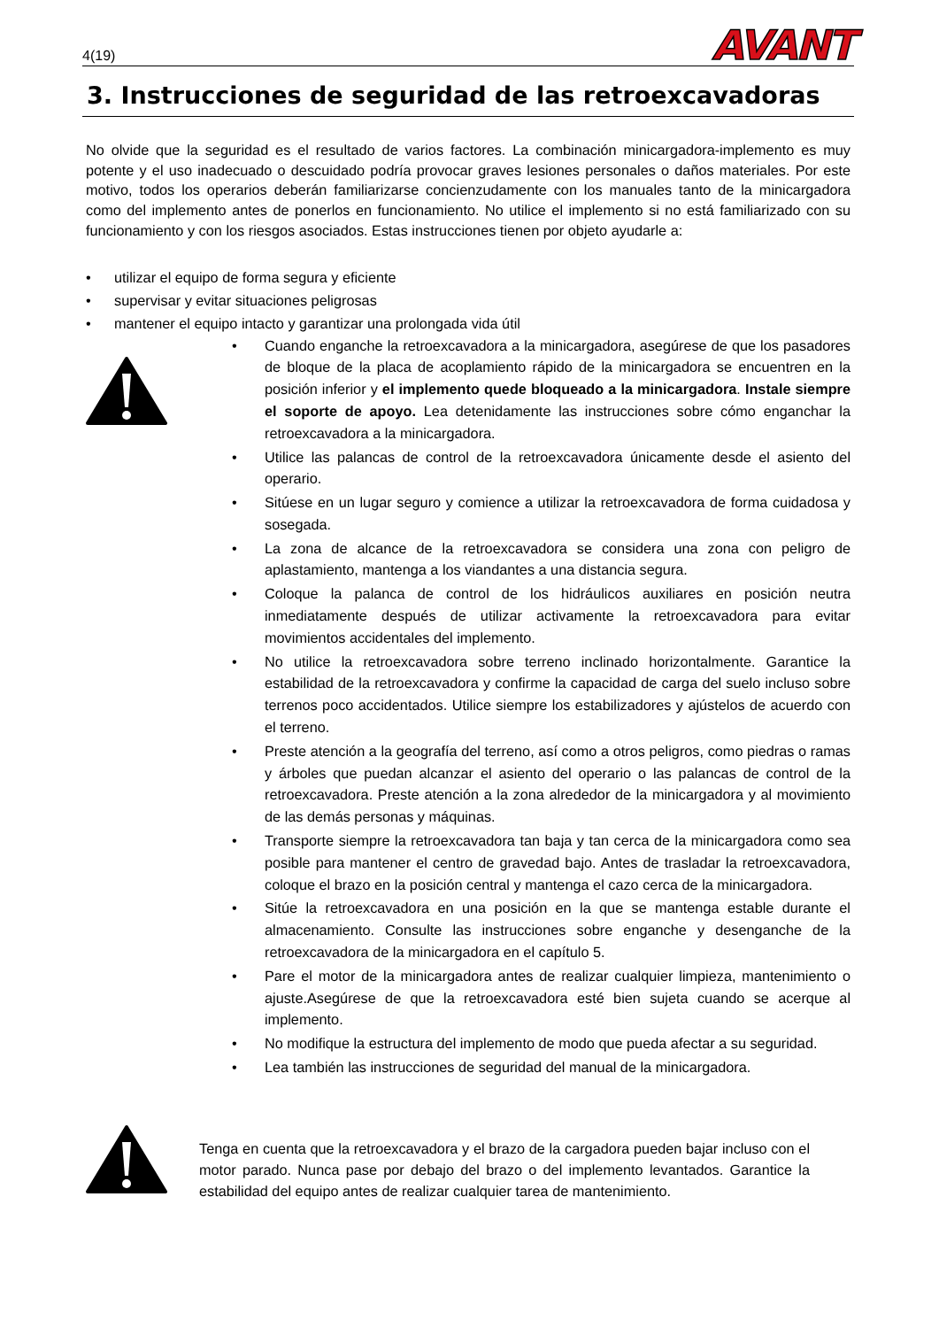4(19) AVANT
3. Instrucciones de seguridad de las retroexcavadoras
No olvide que la seguridad es el resultado de varios factores. La combinación minicargadora-implemento es muy potente y el uso inadecuado o descuidado podría provocar graves lesiones personales o daños materiales. Por este motivo, todos los operarios deberán familiarizarse concienzudamente con los manuales tanto de la minicargadora como del implemento antes de ponerlos en funcionamiento. No utilice el implemento si no está familiarizado con su funcionamiento y con los riesgos asociados. Estas instrucciones tienen por objeto ayudarle a:
• utilizar el equipo de forma segura y eficiente
• supervisar y evitar situaciones peligrosas
• mantener el equipo intacto y garantizar una prolongada vida útil
• Cuando enganche la retroexcavadora a la minicargadora, asegúrese de que los pasadores de bloque de la placa de acoplamiento rápido de la minicargadora se encuentren en la posición inferior y el implemento quede bloqueado a la minicargadora. Instale siempre el soporte de apoyo. Lea detenidamente las instrucciones sobre cómo enganchar la retroexcavadora a la minicargadora.
• Utilice las palancas de control de la retroexcavadora únicamente desde el asiento del operario.
• Sitúese en un lugar seguro y comience a utilizar la retroexcavadora de forma cuidadosa y sosegada.
• La zona de alcance de la retroexcavadora se considera una zona con peligro de aplastamiento, mantenga a los viandantes a una distancia segura.
• Coloque la palanca de control de los hidráulicos auxiliares en posición neutra inmediatamente después de utilizar activamente la retroexcavadora para evitar movimientos accidentales del implemento.
• No utilice la retroexcavadora sobre terreno inclinado horizontalmente. Garantice la estabilidad de la retroexcavadora y confirme la capacidad de carga del suelo incluso sobre terrenos poco accidentados. Utilice siempre los estabilizadores y ajústelos de acuerdo con el terreno.
• Preste atención a la geografía del terreno, así como a otros peligros, como piedras o ramas y árboles que puedan alcanzar el asiento del operario o las palancas de control de la retroexcavadora. Preste atención a la zona alrededor de la minicargadora y al movimiento de las demás personas y máquinas.
• Transporte siempre la retroexcavadora tan baja y tan cerca de la minicargadora como sea posible para mantener el centro de gravedad bajo. Antes de trasladar la retroexcavadora, coloque el brazo en la posición central y mantenga el cazo cerca de la minicargadora.
• Sitúe la retroexcavadora en una posición en la que se mantenga estable durante el almacenamiento. Consulte las instrucciones sobre enganche y desenganche de la retroexcavadora de la minicargadora en el capítulo 5.
• Pare el motor de la minicargadora antes de realizar cualquier limpieza, mantenimiento o ajuste.Asegúrese de que la retroexcavadora esté bien sujeta cuando se acerque al implemento.
• No modifique la estructura del implemento de modo que pueda afectar a su seguridad.
• Lea también las instrucciones de seguridad del manual de la minicargadora.
Tenga en cuenta que la retroexcavadora y el brazo de la cargadora pueden bajar incluso con el motor parado. Nunca pase por debajo del brazo o del implemento levantados. Garantice la estabilidad del equipo antes de realizar cualquier tarea de mantenimiento.